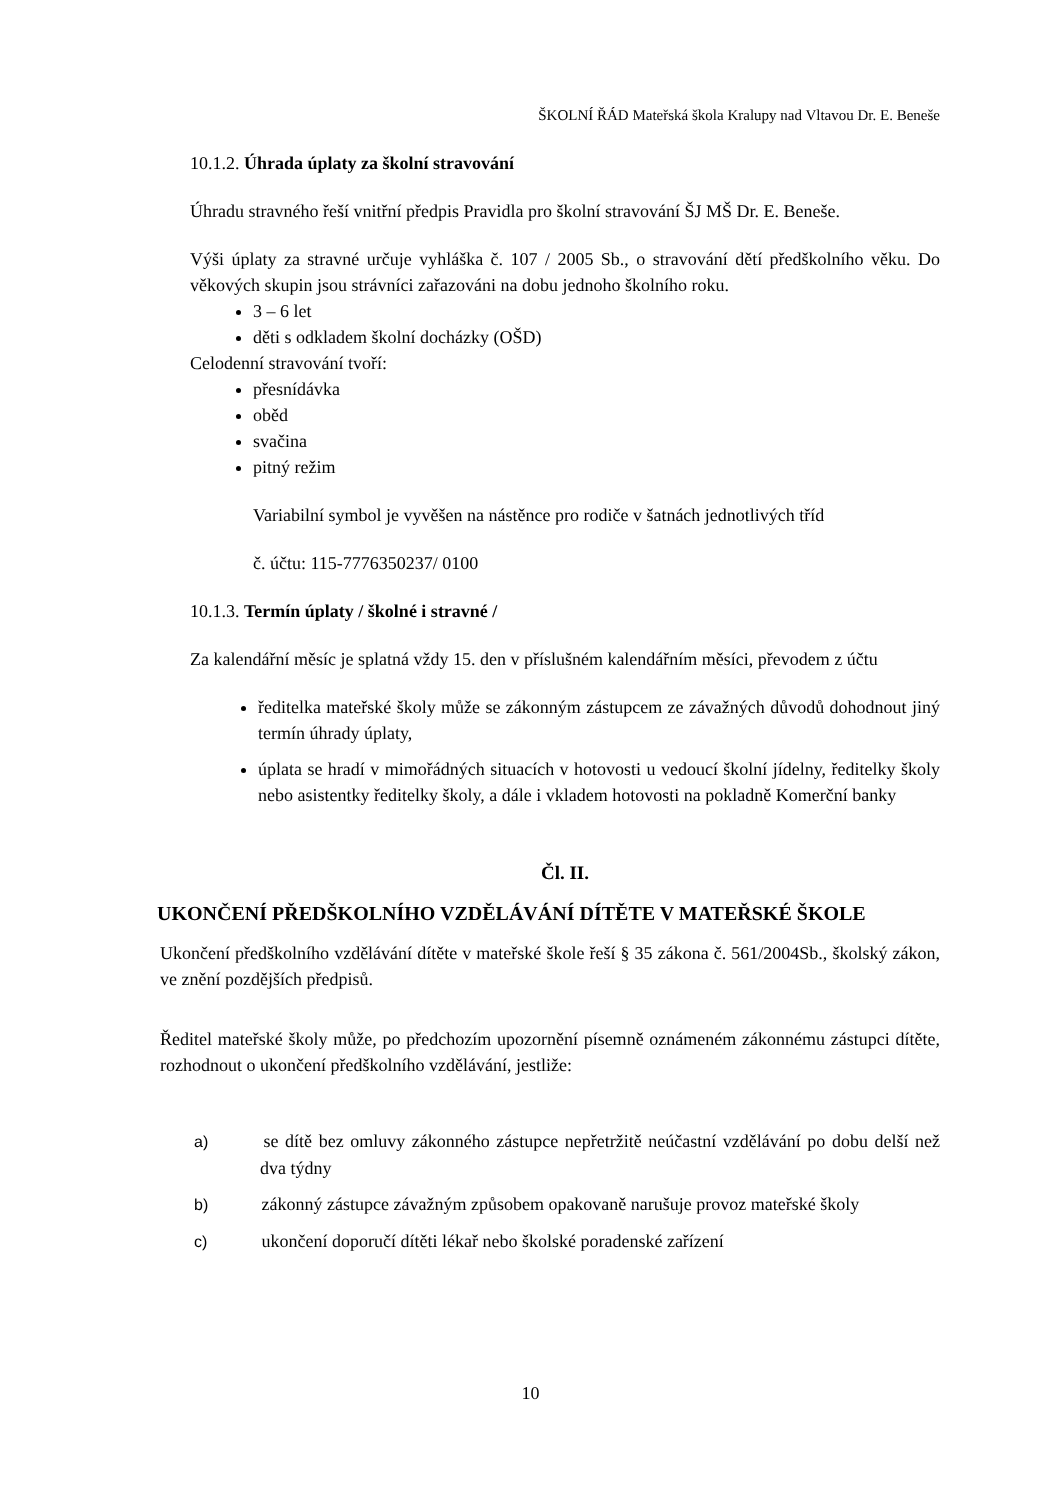ŠKOLNÍ ŘÁD Mateřská škola Kralupy nad Vltavou Dr. E. Beneše
10.1.2. Úhrada úplaty za školní stravování
Úhradu stravného řeší vnitřní předpis Pravidla pro školní stravování ŠJ MŠ Dr. E. Beneše.
Výši úplaty za stravné určuje vyhláška č. 107 / 2005 Sb., o stravování dětí předškolního věku. Do věkových skupin jsou strávníci zařazováni na dobu jednoho školního roku.
3 – 6 let
děti s odkladem školní docházky (OŠD)
Celodenní stravování tvoří:
přesnídávka
oběd
svačina
pitný režim
Variabilní symbol je vyvěšen na nástěnce pro rodiče v šatnách jednotlivých tříd
č. účtu: 115-7776350237/ 0100
10.1.3. Termín úplaty / školné i stravné /
Za kalendářní měsíc je splatná vždy 15. den v příslušném kalendářním měsíci, převodem z účtu
ředitelka mateřské školy může se zákonným zástupcem ze závažných důvodů dohodnout jiný termín úhrady úplaty,
úplata se hradí v mimořádných situacích v hotovosti u vedoucí školní jídelny, ředitelky školy nebo asistentky ředitelky školy, a dále i vkladem hotovosti na pokladně Komerční banky
Čl. II.
UKONČENÍ PŘEDŠKOLNÍHO VZDĚLÁVÁNÍ DÍTĚTE V MATEŘSKÉ ŠKOLE
Ukončení předškolního vzdělávání dítěte v mateřské škole řeší § 35 zákona č. 561/2004Sb., školský zákon, ve znění pozdějších předpisů.
Ředitel mateřské školy může, po předchozím upozornění písemně oznámeném zákonnému zástupci dítěte, rozhodnout o ukončení předškolního vzdělávání, jestliže:
a) se dítě bez omluvy zákonného zástupce nepřetržitě neúčastní vzdělávání po dobu delší než dva týdny
b) zákonný zástupce závažným způsobem opakovaně narušuje provoz mateřské školy
c) ukončení doporučí dítěti lékař nebo školské poradenské zařízení
10